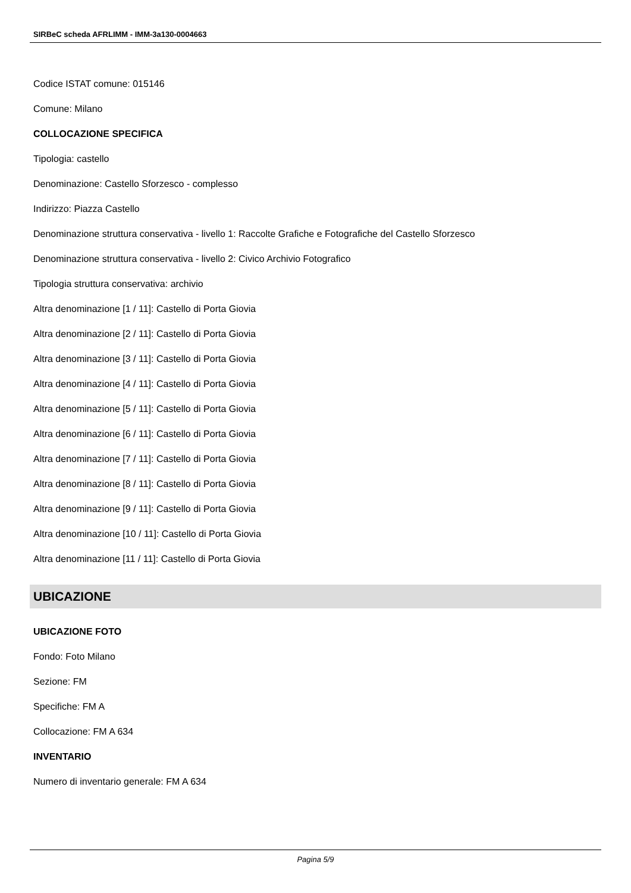SIRBeC scheda AFRLIMM - IMM-3a130-0004663
Codice ISTAT comune: 015146
Comune: Milano
COLLOCAZIONE SPECIFICA
Tipologia: castello
Denominazione: Castello Sforzesco - complesso
Indirizzo: Piazza Castello
Denominazione struttura conservativa - livello 1: Raccolte Grafiche e Fotografiche del Castello Sforzesco
Denominazione struttura conservativa - livello 2: Civico Archivio Fotografico
Tipologia struttura conservativa: archivio
Altra denominazione [1 / 11]: Castello di Porta Giovia
Altra denominazione [2 / 11]: Castello di Porta Giovia
Altra denominazione [3 / 11]: Castello di Porta Giovia
Altra denominazione [4 / 11]: Castello di Porta Giovia
Altra denominazione [5 / 11]: Castello di Porta Giovia
Altra denominazione [6 / 11]: Castello di Porta Giovia
Altra denominazione [7 / 11]: Castello di Porta Giovia
Altra denominazione [8 / 11]: Castello di Porta Giovia
Altra denominazione [9 / 11]: Castello di Porta Giovia
Altra denominazione [10 / 11]: Castello di Porta Giovia
Altra denominazione [11 / 11]: Castello di Porta Giovia
UBICAZIONE
UBICAZIONE FOTO
Fondo: Foto Milano
Sezione: FM
Specifiche: FM A
Collocazione: FM A 634
INVENTARIO
Numero di inventario generale: FM A 634
Pagina 5/9